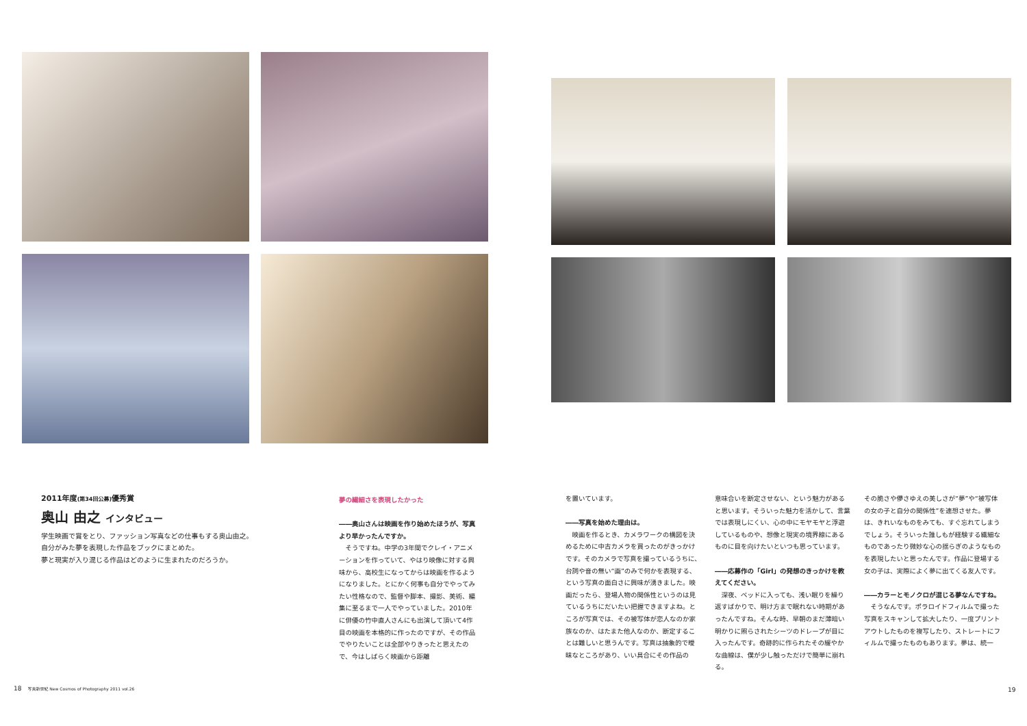2011年度(第34回公募) 優秀賞
奥山 由之 インタビュー
学生映画で賞をとり、ファッション写真などの仕事もする奥山由之。
自分がみた夢を表現した作品をブックにまとめた。
夢と現実が入り混じる作品はどのように生まれたのだろうか。
夢の繊細さを表現したかった
――奥山さんは映画を作り始めたほうが、写真より早かったんですか。
　そうですね。中学の3年間でクレイ・アニメーションを作っていて、やはり映像に対する興味から、高校生になってからは映画を作るようになりました。とにかく何事も自分でやってみたい性格なので、監督や脚本、撮影、美術、編集に至るまで一人でやっていました。2010年に俳優の竹中直人さんにも出演して頂いて4作目の映画を本格的に作ったのですが、その作品でやりたいことは全部やりきったと思えたので、今はしばらく映画から距離
を置いています。
――写真を始めた理由は。
　映画を作るとき、カメラワークの構図を決めるために中古カメラを買ったのがきっかけです。そのカメラで写真を撮っているうちに、台詞や音の無い“画”のみで何かを表現する、という写真の面白さに興味が湧きました。映画だったら、登場人物の関係性というのは見ているうちにだいたい把握できますよね。ところが写真では、その被写体が恋人なのか家族なのか、はたまた他人なのか、断定することは難しいと思うんです。写真は抽象的で曖昧なところがあり、いい具合にその作品の
意味合いを断定させない、という魅力があると思います。そういった魅力を活かして、言葉では表現しにくい、心の中にモヤモヤと浮遊しているものや、想像と現実の境界線にあるものに目を向けたいといつも思っています。
――応募作の「Girl」の発想のきっかけを教えてください。
　深夜、ベッドに入っても、浅い眠りを繰り返すばかりで、明け方まで眠れない時期があったんですね。そんな時、早朝のまだ薄暗い明かりに照らされたシーツのドレープが目に入ったんです。奇跡的に作られたその緩やかな曲線は、僕が少し触っただけで簡単に崩れる。
その脆さや儚さゆえの美しさが“夢”や“被写体の女の子と自分の関係性”を連想させた。夢は、きれいなものをみても、すぐ忘れてしまうでしょう。そういった誰しもが経験する繊細なものであったり微妙な心の揺らぎのようなものを表現したいと思ったんです。作品に登場する女の子は、実際によく夢に出てくる友人です。
――カラーとモノクロが混じる夢なんですね。
　そうなんです。ポラロイドフィルムで撮った写真をスキャンして拡大したり、一度プリントアウトしたものを複写したり、ストレートにフィルムで撮ったものもあります。夢は、統一
18　写真新世紀 New Cosmos of Photography 2011 vol.26
19